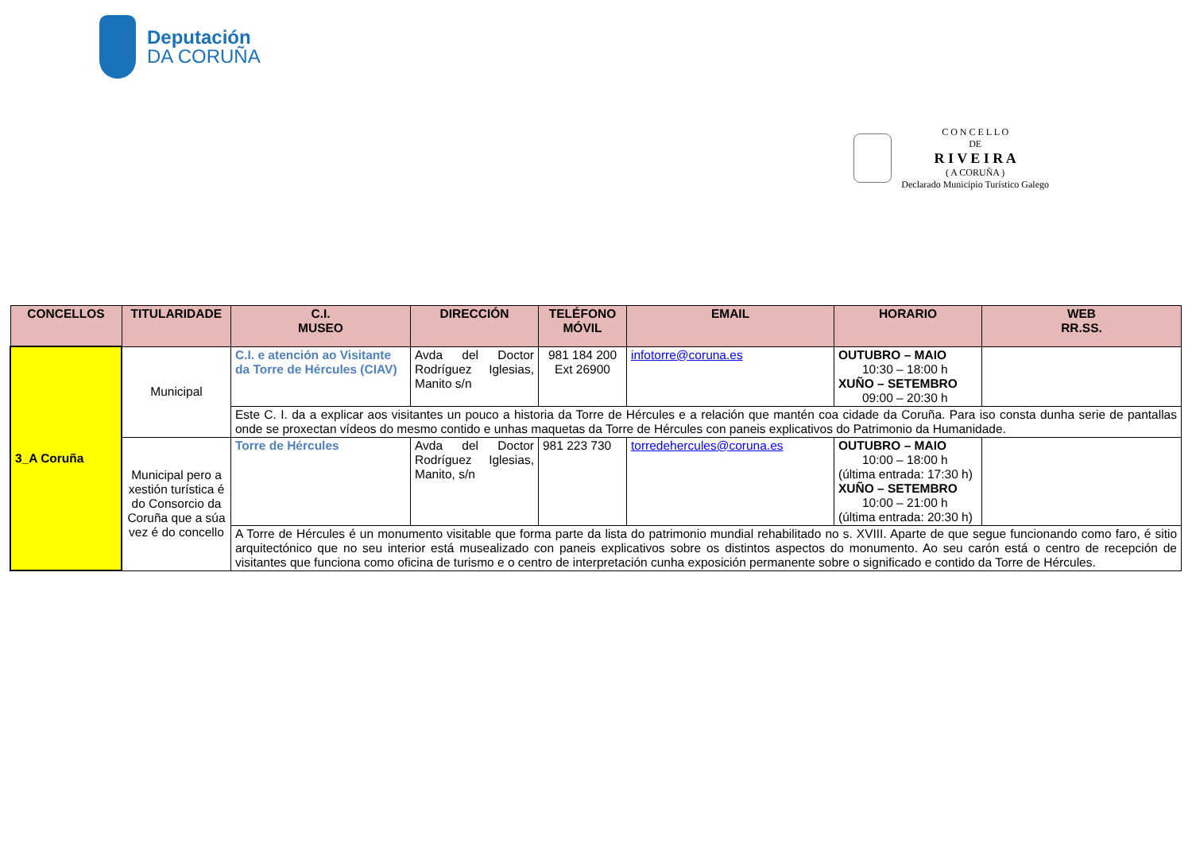Deputación
DA CORUÑA
C O N C E L L O
DE
R I V E I R A
( A CORUÑA )
Declarado Municipio Turístico Galego
| CONCELLOS | TITULARIDADE | C.I. MUSEO | DIRECCIÓN | TELÉFONO MÓVIL | EMAIL | HORARIO | WEB RR.SS. |
| --- | --- | --- | --- | --- | --- | --- | --- |
| 3_A Coruña | Municipal | C.I. e atención ao Visitante da Torre de Hércules (CIAV) | Avda del Doctor Rodríguez Iglesias, Manito s/n | 981 184 200 Ext 26900 | infotorre@coruna.es | OUTUBRO – MAIO 10:30 – 18:00 h XUÑO – SETEMBRO 09:00 – 20:30 h | |
| | | Este C. I. da a explicar aos visitantes un pouco a historia da Torre de Hércules e a relación que mantén coa cidade da Coruña. Para iso consta dunha serie de pantallas onde se proxectan vídeos do mesmo contido e unhas maquetas da Torre de Hércules con paneis explicativos do Patrimonio da Humanidade. | | | | | |
| | Municipal pero a xestión turística é do Consorcio da Coruña que a súa vez é do concello | Torre de Hércules | Avda del Doctor Rodríguez Iglesias, Manito, s/n | 981 223 730 | torredehercules@coruna.es | OUTUBRO – MAIO 10:00 – 18:00 h (última entrada: 17:30 h) XUÑO – SETEMBRO 10:00 – 21:00 h (última entrada: 20:30 h) | |
| | | A Torre de Hércules é un monumento visitable que forma parte da lista do patrimonio mundial rehabilitado no s. XVIII. Aparte de que segue funcionando como faro, é sitio arquitectónico que no seu interior está musealizado con paneis explicativos sobre os distintos aspectos do monumento. Ao seu carón está o centro de recepción de visitantes que funciona como oficina de turismo e o centro de interpretación cunha exposición permanente sobre o significado e contido da Torre de Hércules. | | | | | |